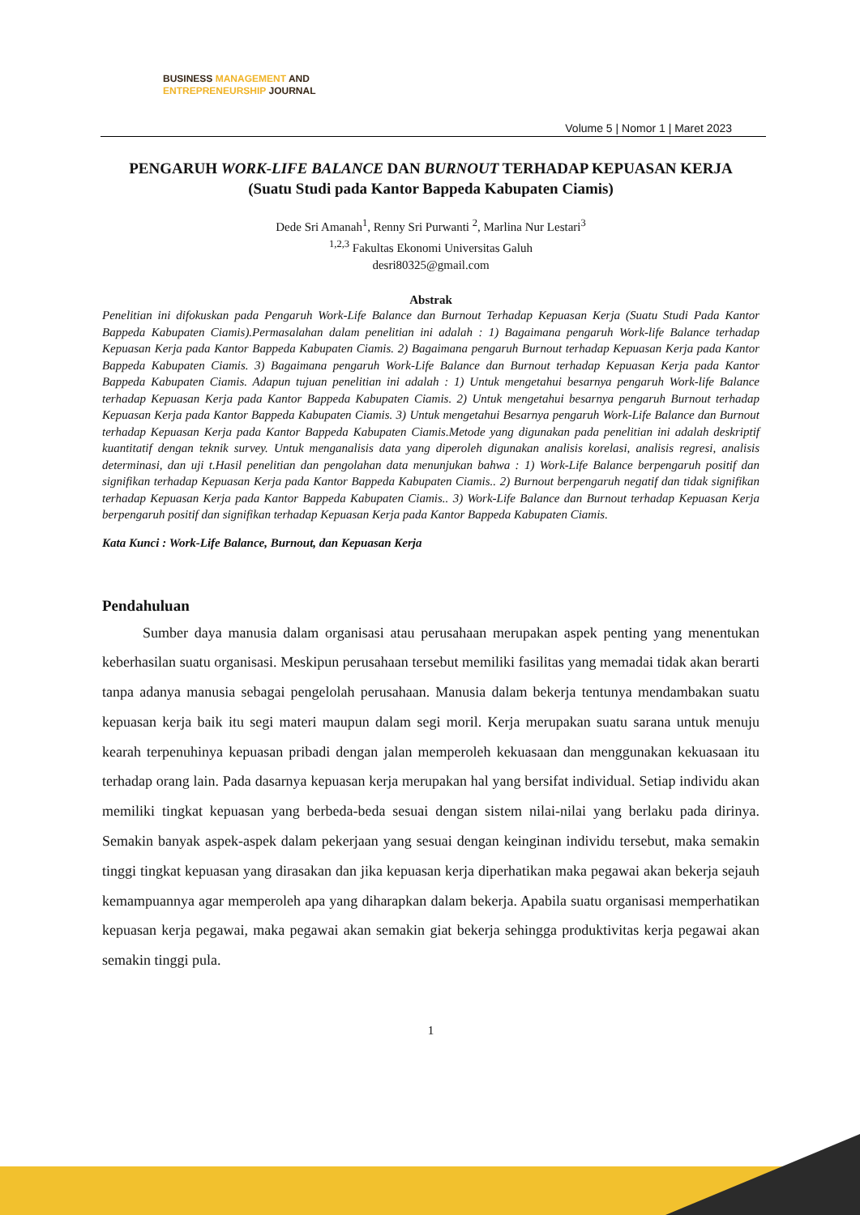BUSINESS MANAGEMENT AND
ENTREPRENEURSHIP JOURNAL
Volume 5 | Nomor 1 | Maret 2023
PENGARUH WORK-LIFE BALANCE DAN BURNOUT TERHADAP KEPUASAN KERJA
(Suatu Studi pada Kantor Bappeda Kabupaten Ciamis)
Dede Sri Amanah<sup>1</sup>, Renny Sri Purwanti <sup>2</sup>, Marlina Nur Lestari<sup>3</sup>
<sup>1,2,3</sup> Fakultas Ekonomi Universitas Galuh
desri80325@gmail.com
Abstrak
Penelitian ini difokuskan pada Pengaruh Work-Life Balance dan Burnout Terhadap Kepuasan Kerja (Suatu Studi Pada Kantor Bappeda Kabupaten Ciamis).Permasalahan dalam penelitian ini adalah : 1) Bagaimana pengaruh Work-life Balance terhadap Kepuasan Kerja pada Kantor Bappeda Kabupaten Ciamis. 2) Bagaimana pengaruh Burnout terhadap Kepuasan Kerja pada Kantor Bappeda Kabupaten Ciamis. 3) Bagaimana pengaruh Work-Life Balance dan Burnout terhadap Kepuasan Kerja pada Kantor Bappeda Kabupaten Ciamis. Adapun tujuan penelitian ini adalah : 1) Untuk mengetahui besarnya pengaruh Work-life Balance terhadap Kepuasan Kerja pada Kantor Bappeda Kabupaten Ciamis. 2) Untuk mengetahui besarnya pengaruh Burnout terhadap Kepuasan Kerja pada Kantor Bappeda Kabupaten Ciamis. 3) Untuk mengetahui Besarnya pengaruh Work-Life Balance dan Burnout terhadap Kepuasan Kerja pada Kantor Bappeda Kabupaten Ciamis.Metode yang digunakan pada penelitian ini adalah deskriptif kuantitatif dengan teknik survey. Untuk menganalisis data yang diperoleh digunakan analisis korelasi, analisis regresi, analisis determinasi, dan uji t.Hasil penelitian dan pengolahan data menunjukan bahwa : 1) Work-Life Balance berpengaruh positif dan signifikan terhadap Kepuasan Kerja pada Kantor Bappeda Kabupaten Ciamis.. 2) Burnout berpengaruh negatif dan tidak signifikan terhadap Kepuasan Kerja pada Kantor Bappeda Kabupaten Ciamis.. 3) Work-Life Balance dan Burnout terhadap Kepuasan Kerja berpengaruh positif dan signifikan terhadap Kepuasan Kerja pada Kantor Bappeda Kabupaten Ciamis.
Kata Kunci : Work-Life Balance, Burnout, dan Kepuasan Kerja
Pendahuluan
Sumber daya manusia dalam organisasi atau perusahaan merupakan aspek penting yang menentukan keberhasilan suatu organisasi. Meskipun perusahaan tersebut memiliki fasilitas yang memadai tidak akan berarti tanpa adanya manusia sebagai pengelolah perusahaan. Manusia dalam bekerja tentunya mendambakan suatu kepuasan kerja baik itu segi materi maupun dalam segi moril. Kerja merupakan suatu sarana untuk menuju kearah terpenuhinya kepuasan pribadi dengan jalan memperoleh kekuasaan dan menggunakan kekuasaan itu terhadap orang lain. Pada dasarnya kepuasan kerja merupakan hal yang bersifat individual. Setiap individu akan memiliki tingkat kepuasan yang berbeda-beda sesuai dengan sistem nilai-nilai yang berlaku pada dirinya. Semakin banyak aspek-aspek dalam pekerjaan yang sesuai dengan keinginan individu tersebut, maka semakin tinggi tingkat kepuasan yang dirasakan dan jika kepuasan kerja diperhatikan maka pegawai akan bekerja sejauh kemampuannya agar memperoleh apa yang diharapkan dalam bekerja. Apabila suatu organisasi memperhatikan kepuasan kerja pegawai, maka pegawai akan semakin giat bekerja sehingga produktivitas kerja pegawai akan semakin tinggi pula.
1